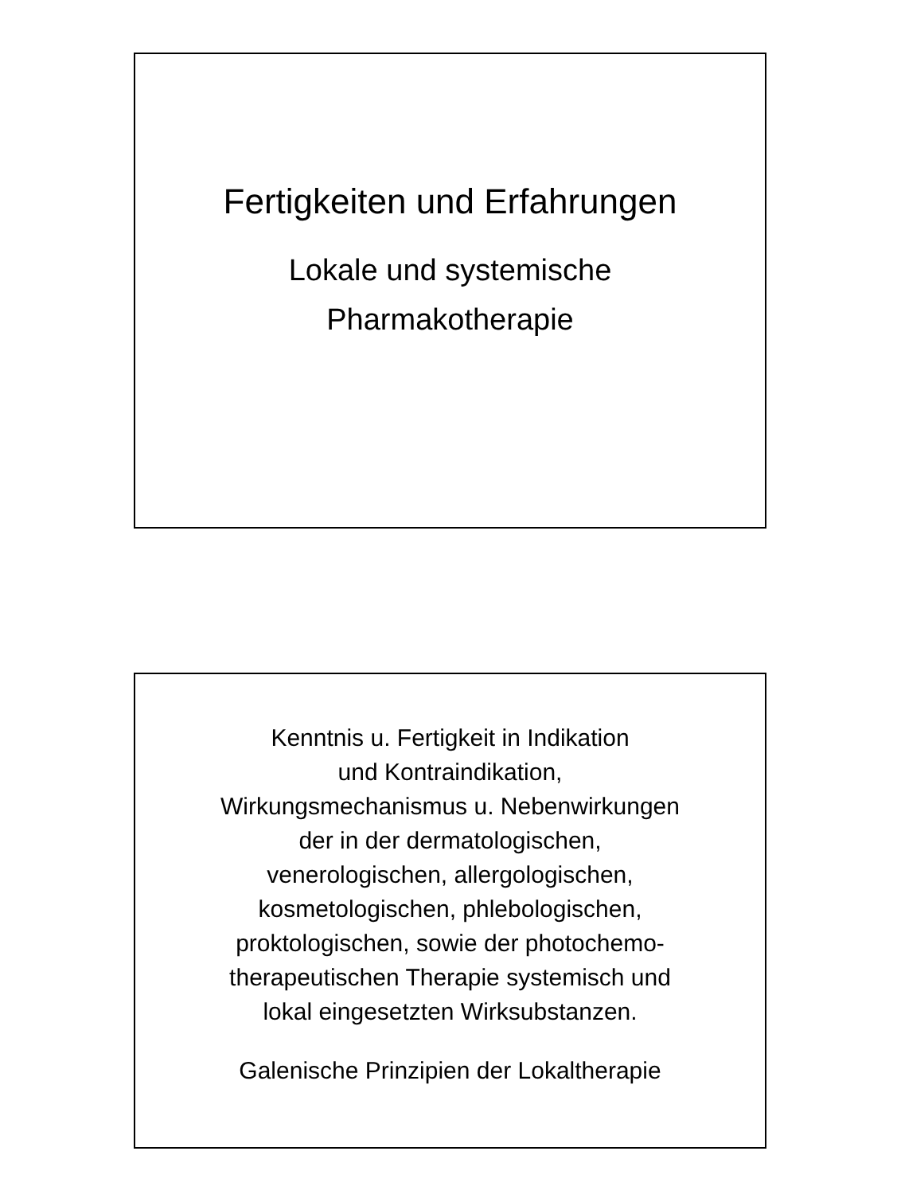Fertigkeiten und Erfahrungen
Lokale und systemische
Pharmakotherapie
Kenntnis u. Fertigkeit in Indikation
und Kontraindikation,
Wirkungsmechanismus u. Nebenwirkungen
der in der dermatologischen,
venerologischen, allergologischen,
kosmetologischen, phlebologischen,
proktologischen, sowie der photochemo-
therapeutischen Therapie systemisch und
lokal eingesetzten Wirksubstanzen.
Galenische Prinzipien der Lokaltherapie